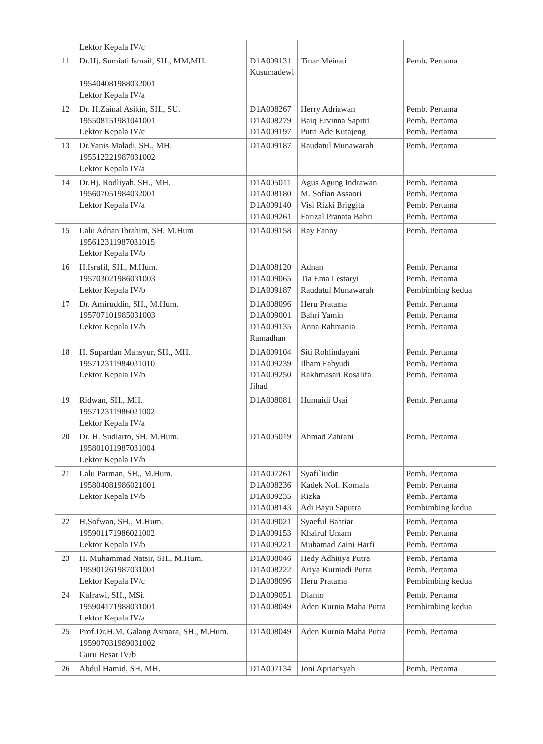| | Lektor Kepala IV/c | | | |
| 11 | Dr.Hj. Sumiati Ismail, SH., MM,MH. 195404081988032001 Lektor Kepala IV/a | D1A009131 Kusumadewi | Tinar Meinati | Pemb. Pertama |
| 12 | Dr. H.Zainal Asikin, SH., SU. 195508151981041001 Lektor Kepala IV/c | D1A008267 D1A008279 D1A009197 | Herry Adriawan Baiq Ervinna Sapitri Putri Ade Kutajeng | Pemb. Pertama Pemb. Pertama Pemb. Pertama |
| 13 | Dr.Yanis Maladi, SH., MH. 195512221987031002 Lektor Kepala IV/a | D1A009187 | Raudatul Munawarah | Pemb. Pertama |
| 14 | Dr.Hj. Rodliyah, SH., MH. 195607051984032001 Lektor Kepala IV/a | D1A005011 D1A008180 D1A009140 D1A009261 | Agus Agung Indrawan M. Sofian Assaori Visi Rizki Briggita Farizal Pranata Bahri | Pemb. Pertama Pemb. Pertama Pemb. Pertama Pemb. Pertama |
| 15 | Lalu Adnan Ibrahim, SH. M.Hum 195612311987031015 Lektor Kepala IV/b | D1A009158 | Ray Fanny | Pemb. Pertama |
| 16 | H.Israfil, SH., M.Hum. 195703021986031003 Lektor Kepala IV/b | D1A008120 D1A009065 D1A009187 | Adnan Tia Ema Lestaryi Raudatul Munawarah | Pemb. Pertama Pemb. Pertama Pembimbing kedua |
| 17 | Dr. Amiruddin, SH., M.Hum. 195707101985031003 Lektor Kepala IV/b | D1A008096 D1A009001 D1A009135 Ramadhan | Heru Pratama Bahri Yamin Anna Rahmania | Pemb. Pertama Pemb. Pertama Pemb. Pertama |
| 18 | H. Supardan Mansyur, SH., MH. 195712311984031010 Lektor Kepala IV/b | D1A009104 D1A009239 D1A009250 Jihad | Siti Rohlindayani Ilham Fahyudi Rakhmasari Rosalifa | Pemb. Pertama Pemb. Pertama Pemb. Pertama |
| 19 | Ridwan, SH., MH. 195712311986021002 Lektor Kepala IV/a | D1A008081 | Humaidi Usai | Pemb. Pertama |
| 20 | Dr. H. Sudiarto, SH. M.Hum. 195801011987031004 Lektor Kepala IV/b | D1A005019 | Ahmad Zahrani | Pemb. Pertama |
| 21 | Lalu Parman, SH., M.Hum. 195804081986021001 Lektor Kepala IV/b | D1A007261 D1A008236 D1A009235 D1A008143 | Syafi`iudin Kadek Nofi Komala Rizka Adi Bayu Saputra | Pemb. Pertama Pemb. Pertama Pemb. Pertama Pembimbing kedua |
| 22 | H.Sofwan, SH., M.Hum. 195901171986021002 Lektor Kepala IV/b | D1A009021 D1A009153 D1A009221 | Syaeful Bahtiar Khairul Umam Muhamad Zaini Harfi | Pemb. Pertama Pemb. Pertama Pemb. Pertama |
| 23 | H. Muhammad Natsir, SH., M.Hum. 195901261987031001 Lektor Kepala IV/c | D1A008046 D1A008222 D1A008096 | Hedy Adhitiya Putra Ariya Kurniadi Putra Heru Pratama | Pemb. Pertama Pemb. Pertama Pembimbing kedua |
| 24 | Kafrawi, SH., MSi. 195904171988031001 Lektor Kepala IV/a | D1A009051 D1A008049 | Dianto Aden Kurnia Maha Putra | Pemb. Pertama Pembimbing kedua |
| 25 | Prof.Dr.H.M. Galang Asmara, SH., M.Hum. 195907031989031002 Guru Besar IV/b | D1A008049 | Aden Kurnia Maha Putra | Pemb. Pertama |
| 26 | Abdul Hamid, SH. MH. | D1A007134 | Joni Apriansyah | Pemb. Pertama |